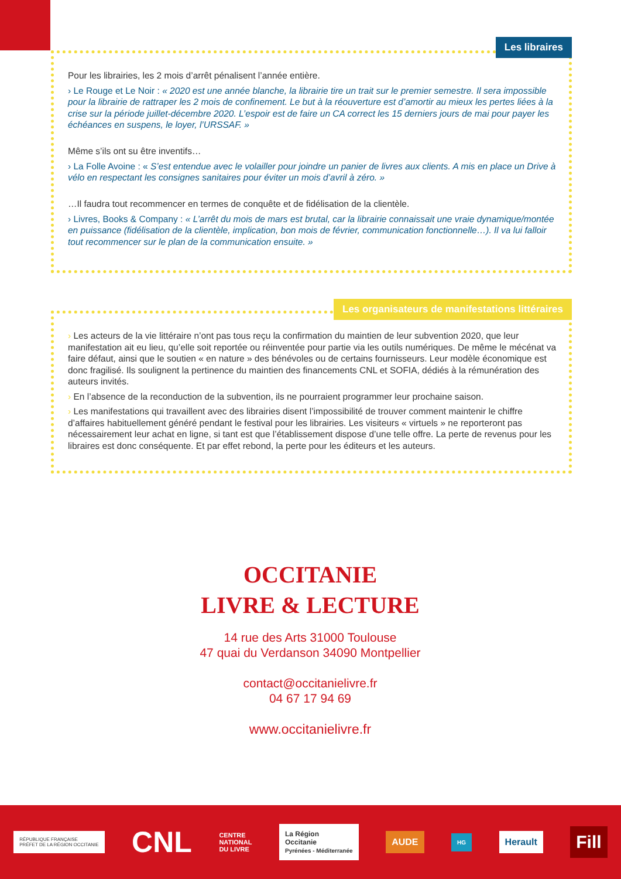Les libraires
Pour les librairies, les 2 mois d’arrêt pénalisent l’année entière.
› Le Rouge et Le Noir : « 2020 est une année blanche, la librairie tire un trait sur le premier semestre. Il sera impossible pour la librairie de rattraper les 2 mois de confinement. Le but à la réouverture est d’amortir au mieux les pertes liées à la crise sur la période juillet-décembre 2020. L’espoir est de faire un CA correct les 15 derniers jours de mai pour payer les échéances en suspens, le loyer, l’URSSAF. »
Même s’ils ont su être inventifs…
› La Folle Avoine : « S’est entendue avec le volailler pour joindre un panier de livres aux clients. A mis en place un Drive à vélo en respectant les consignes sanitaires pour éviter un mois d’avril à zéro. »
…Il faudra tout recommencer en termes de conquête et de fidélisation de la clientèle.
› Livres, Books & Company : « L’arrêt du mois de mars est brutal, car la librairie connaissait une vraie dynamique/montée en puissance (fidélisation de la clientèle, implication, bon mois de février, communication fonctionnelle…). Il va lui falloir tout recommencer sur le plan de la communication ensuite. »
Les organisateurs de manifestations littéraires
› Les acteurs de la vie littéraire n’ont pas tous reçu la confirmation du maintien de leur subvention 2020, que leur manifestation ait eu lieu, qu’elle soit reportée ou réinventée pour partie via les outils numériques. De même le mécénat va faire défaut, ainsi que le soutien « en nature » des bénévoles ou de certains fournisseurs. Leur modèle économique est donc fragilisé. Ils soulignent la pertinence du maintien des financements CNL et SOFIA, dédiés à la rémunération des auteurs invités.
› En l’absence de la reconduction de la subvention, ils ne pourraient programmer leur prochaine saison.
› Les manifestations qui travaillent avec des librairies disent l’impossibilité de trouver comment maintenir le chiffre d’affaires habituellement généré pendant le festival pour les librairies. Les visiteurs « virtuels » ne reporteront pas nécessairement leur achat en ligne, si tant est que l’établissement dispose d’une telle offre. La perte de revenus pour les libraires est donc conséquente. Et par effet rebond, la perte pour les éditeurs et les auteurs.
OCCITANIE
LIVRE & LECTURE
14 rue des Arts 31000 Toulouse
47 quai du Verdanson 34090 Montpellier
contact@occitanielivre.fr
04 67 17 94 69
www.occitanielivre.fr
RÉPUBLIQUE FRANÇAISE
PRÉFET DE LA RÉGION OCCITANIE CNL CENTRE
NATIONAL
DU LIVRE La Région
Occitanie
Pyrénées - Méditerranée AUDE HG Herault Fill